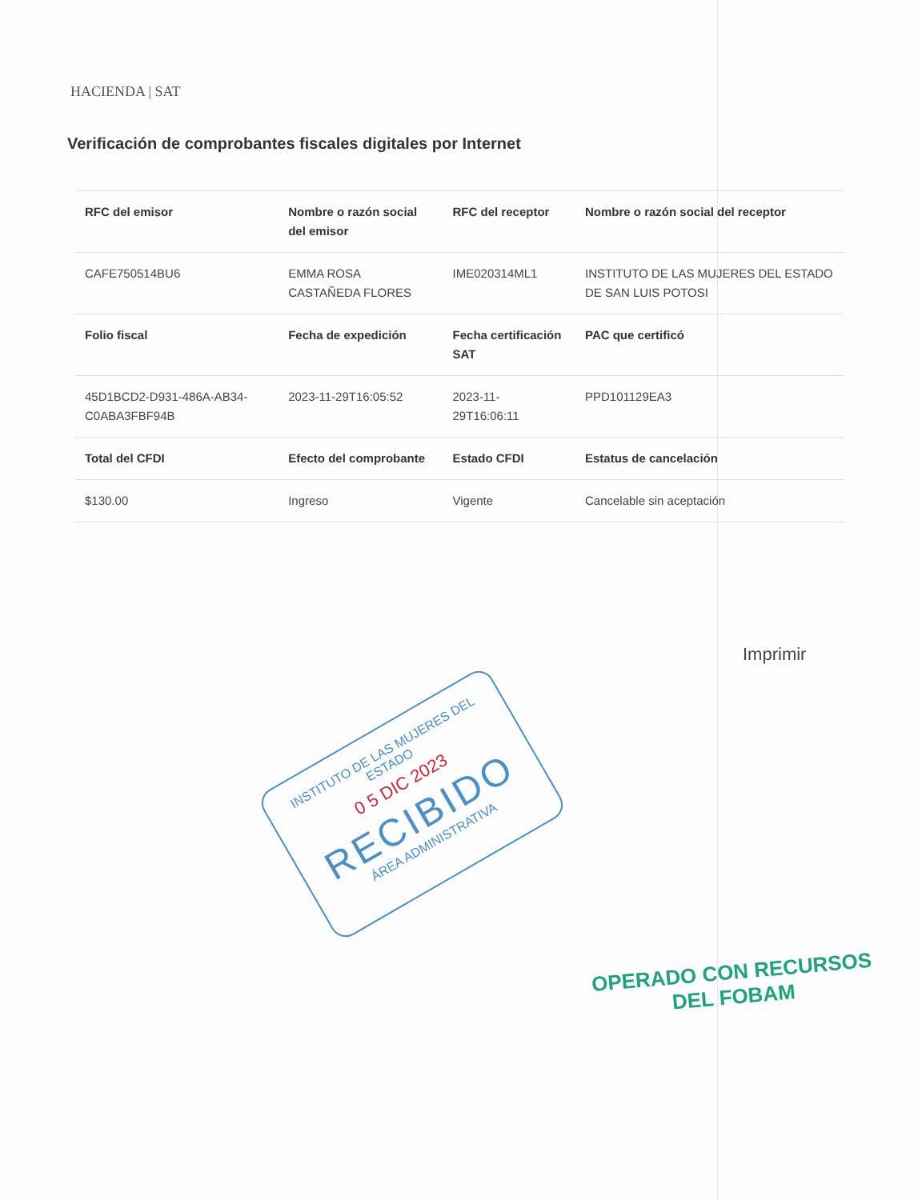HACIENDA | SAT
Verificación de comprobantes fiscales digitales por Internet
| RFC del emisor | Nombre o razón social del emisor | RFC del receptor | Nombre o razón social del receptor |
| --- | --- | --- | --- |
| CAFE750514BU6 | EMMA ROSA CASTAÑEDA FLORES | IME020314ML1 | INSTITUTO DE LAS MUJERES DEL ESTADO DE SAN LUIS POTOSI |
| Folio fiscal | Fecha de expedición | Fecha certificación SAT | PAC que certificó |
| 45D1BCD2-D931-486A-AB34-C0ABA3FBF94B | 2023-11-29T16:05:52 | 2023-11-29T16:06:11 | PPD101129EA3 |
| Total del CFDI | Efecto del comprobante | Estado CFDI | Estatus de cancelación |
| $130.00 | Ingreso | Vigente | Cancelable sin aceptación |
Imprimir
INSTITUTO DE LAS MUJERES DEL ESTADO
0 5 DIC 2023
RECIBIDO
ÁREA ADMINISTRATIVA
OPERADO CON RECURSOS
DEL FOBAM